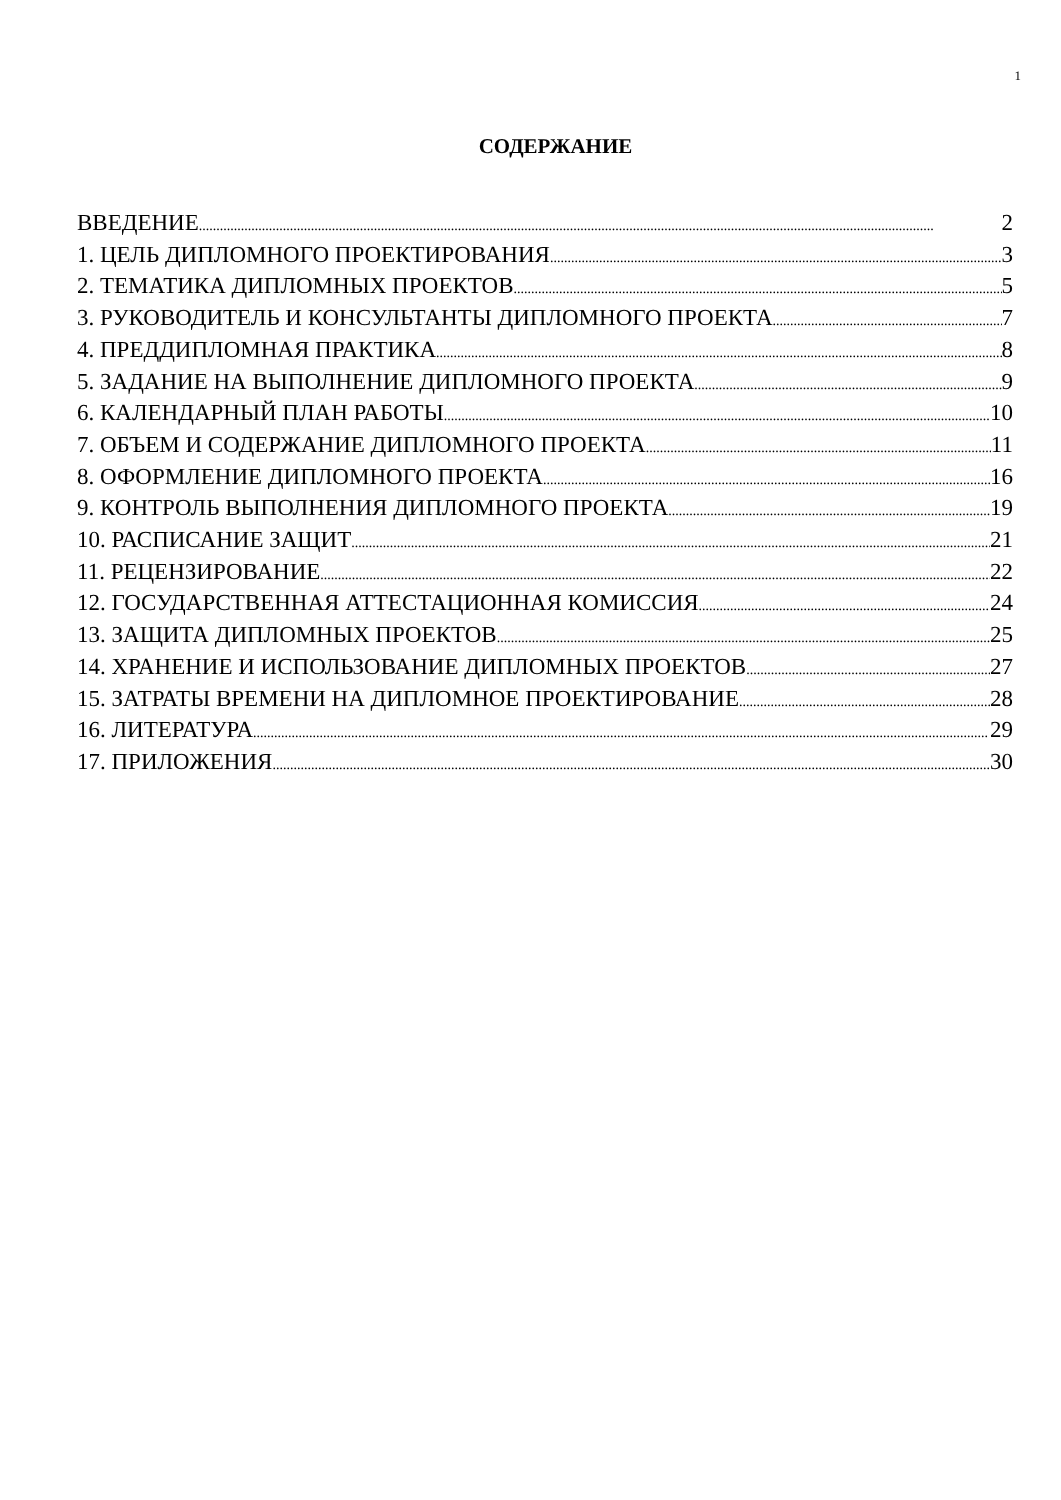1
СОДЕРЖАНИЕ
ВВЕДЕНИЕ 2
1. ЦЕЛЬ ДИПЛОМНОГО ПРОЕКТИРОВАНИЯ 3
2. ТЕМАТИКА ДИПЛОМНЫХ ПРОЕКТОВ 5
3. РУКОВОДИТЕЛЬ И КОНСУЛЬТАНТЫ ДИПЛОМНОГО ПРОЕКТА 7
4. ПРЕДДИПЛОМНАЯ ПРАКТИКА 8
5. ЗАДАНИЕ НА ВЫПОЛНЕНИЕ ДИПЛОМНОГО ПРОЕКТА 9
6. КАЛЕНДАРНЫЙ ПЛАН РАБОТЫ 10
7. ОБЪЕМ И СОДЕРЖАНИЕ ДИПЛОМНОГО ПРОЕКТА 11
8. ОФОРМЛЕНИЕ ДИПЛОМНОГО ПРОЕКТА 16
9. КОНТРОЛЬ ВЫПОЛНЕНИЯ ДИПЛОМНОГО ПРОЕКТА 19
10. РАСПИСАНИЕ ЗАЩИТ 21
11. РЕЦЕНЗИРОВАНИЕ 22
12. ГОСУДАРСТВЕННАЯ АТТЕСТАЦИОННАЯ КОМИССИЯ 24
13. ЗАЩИТА ДИПЛОМНЫХ ПРОЕКТОВ 25
14. ХРАНЕНИЕ И ИСПОЛЬЗОВАНИЕ ДИПЛОМНЫХ ПРОЕКТОВ 27
15. ЗАТРАТЫ ВРЕМЕНИ НА ДИПЛОМНОЕ ПРОЕКТИРОВАНИЕ 28
16. ЛИТЕРАТУРА 29
17. ПРИЛОЖЕНИЯ 30